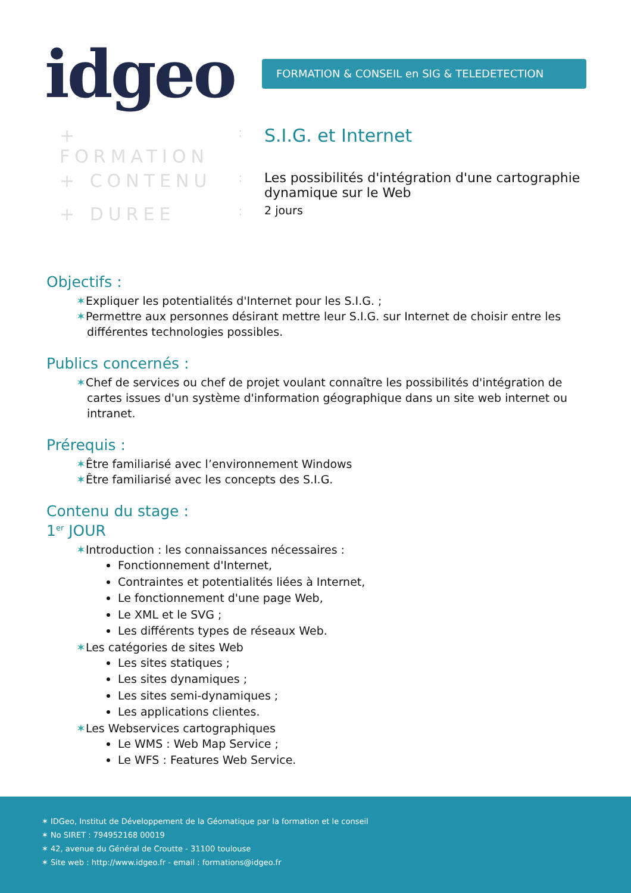idgeo FORMATION & CONSEIL en SIG & TELEDETECTION
+ FORMATION
:
S.I.G. et Internet
+ CONTENU
: Les possibilités d'intégration d'une cartographie dynamique sur le Web
+ DUREE
:
2 jours
Objectifs :
✶Expliquer les potentialités d'Internet pour les S.I.G. ;
✶Permettre aux personnes désirant mettre leur S.I.G. sur Internet de choisir entre les différentes technologies possibles.
Publics concernés :
✶Chef de services ou chef de projet voulant connaître les possibilités d'intégration de cartes issues d'un système d'information géographique dans un site web internet ou intranet.
Prérequis :
✶Être familiarisé avec l’environnement Windows
✶Être familiarisé avec les concepts des S.I.G.
Contenu du stage :
1<sup>er</sup> JOUR
✶Introduction : les connaissances nécessaires :
Fonctionnement d'Internet,
Contraintes et potentialités liées à Internet,
Le fonctionnement d'une page Web,
Le XML et le SVG ;
Les différents types de réseaux Web.
✶Les catégories de sites Web
Les sites statiques ;
Les sites dynamiques ;
Les sites semi-dynamiques ;
Les applications clientes.
✶Les Webservices cartographiques
Le WMS : Web Map Service ;
Le WFS : Features Web Service.
✶ IDGeo, Institut de Développement de la Géomatique par la formation et le conseil
✶ No SIRET : 794952168 00019
✶ 42, avenue du Général de Croutte - 31100 toulouse
✶ Site web : http://www.idgeo.fr - email : formations@idgeo.fr